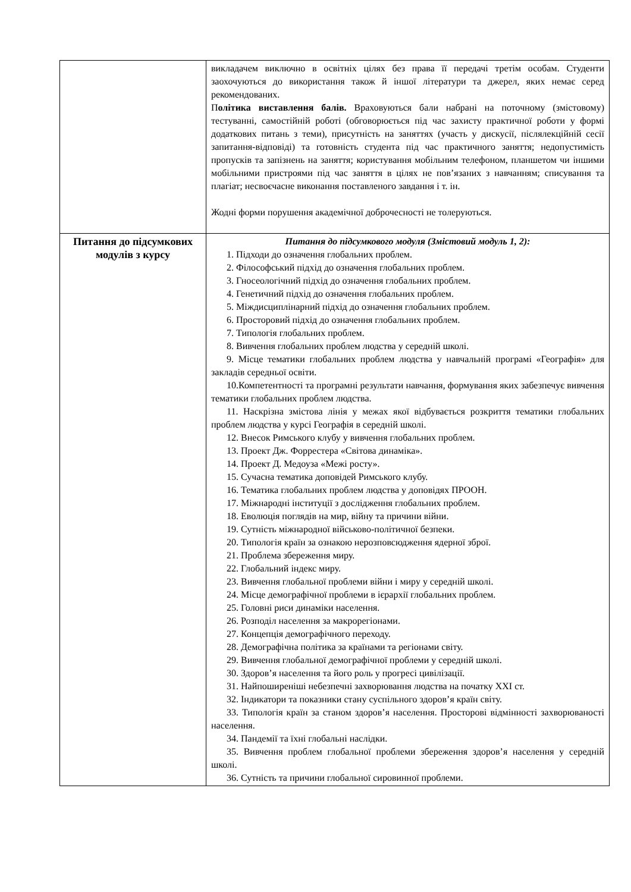| | викладачем виключно в освітніх цілях без права її передачі третім особам. Студенти заохочуються до використання також й іншої літератури та джерел, яких немає серед рекомендованих. П олітика виставлення балів. Враховуються бали набрані на поточному (змістовому) тестуванні, самостійній роботі (обговорюється під час захисту практичної роботи у формі додаткових питань з теми), присутність на заняттях (участь у дискусії, післялекційній сесії запитання-відповіді) та готовність студента під час практичного заняття; недопустимість пропусків та запізнень на заняття; користування мобільним телефоном, планшетом чи іншими мобільними пристроями під час заняття в цілях не пов’язаних з навчанням; списування та плагіат; несвоєчасне виконання поставленого завдання і т. ін. Жодні форми порушення академічної доброчесності не толеруються. |
| Питання до підсумкових модулів з курсу | Питання до підсумкового модуля (Змістовий модуль 1, 2): 1. Підходи до означення глобальних проблем. 2. Філософський підхід до означення глобальних проблем. 3. Гносеологічний підхід до означення глобальних проблем. 4. Генетичний підхід до означення глобальних проблем. 5. Міждисциплінарний підхід до означення глобальних проблем. 6. Просторовий підхід до означення глобальних проблем. 7. Типологія глобальних проблем. 8. Вивчення глобальних проблем людства у середній школі. 9. Місце тематики глобальних проблем людства у навчальній програмі «Географія» для закладів середньої освіти. 10.Компетентності та програмні результати навчання, формування яких забезпечує вивчення тематики глобальних проблем людства. 11. Наскрізна змістова лінія у межах якої відбувається розкриття тематики глобальних проблем людства у курсі Географія в середній школі. 12. Внесок Римського клубу у вивчення глобальних проблем. 13. Проект Дж. Форрестера «Світова динаміка». 14. Проект Д. Медоуза «Межі росту». 15. Сучасна тематика доповідей Римського клубу. 16. Тематика глобальних проблем людства у доповідях ПРООН. 17. Міжнародні інституції з дослідження глобальних проблем. 18. Еволюція поглядів на мир, війну та причини війни. 19. Сутність міжнародної військово-політичної безпеки. 20. Типологія країн за ознакою нерозповсюдження ядерної зброї. 21. Проблема збереження миру. 22. Глобальний індекс миру. 23. Вивчення глобальної проблеми війни і миру у середній школі. 24. Місце демографічної проблеми в ієрархії глобальних проблем. 25. Головні риси динаміки населення. 26. Розподіл населення за макрорегіонами. 27. Концепція демографічного переходу. 28. Демографічна політика за країнами та регіонами світу. 29. Вивчення глобальної демографічної проблеми у середній школі. 30. Здоров’я населення та його роль у прогресі цивілізації. 31. Найпоширеніші небезпечні захворювання людства на початку XXI ст. 32. Індикатори та показники стану суспільного здоров’я країн світу. 33. Типологія країн за станом здоров’я населення. Просторові відмінності захворюваності населення. 34. Пандемії та їхні глобальні наслідки. 35. Вивчення проблем глобальної проблеми збереження здоров’я населення у середній школі. 36. Сутність та причини глобальної сировинної проблеми. |